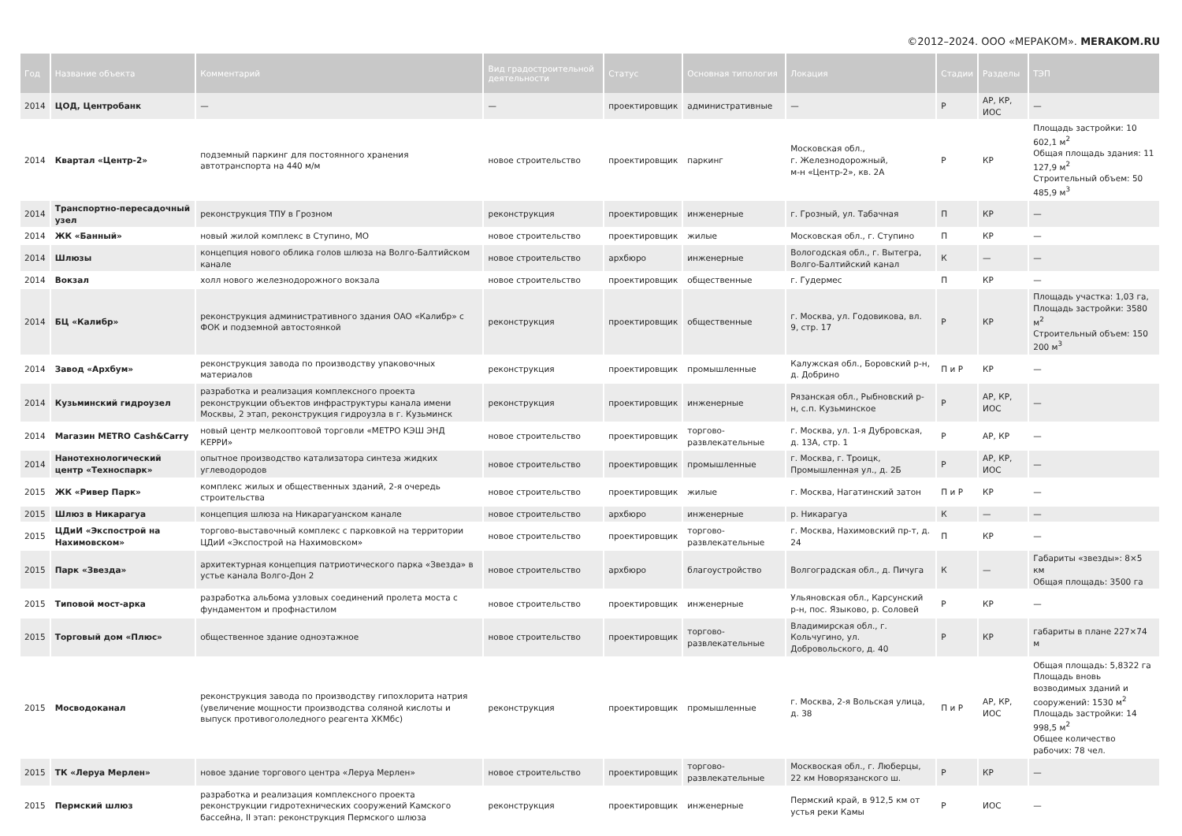©2012–2024. ООО «МЕРАКОМ». MERAKOM.RU
| Год | Название объекта | Комментарий | Вид градостроительной деятельности | Статус | Основная типология | Локация | Стадии | Разделы | ТЭП |
| --- | --- | --- | --- | --- | --- | --- | --- | --- | --- |
| 2014 | ЦОД, Центробанк | — | — | проектировщик | административные | — | Р | АР, КР, ИОС | — |
| 2014 | Квартал «Центр-2» | подземный паркинг для постоянного хранения автотранспорта на 440 м/м | новое строительство | проектировщик | паркинг | Московская обл., г. Железнодорожный, м-н «Центр-2», кв. 2А | Р | КР | Площадь застройки: 10 602,1 м<sup>2</sup> Общая площадь здания: 11 127,9 м<sup>2</sup> Строительный объем: 50 485,9 м<sup>3</sup> |
| 2014 | Транспортно-пересадочный узел | реконструкция ТПУ в Грозном | реконструкция | проектировщик | инженерные | г. Грозный, ул. Табачная | П | КР | — |
| 2014 | ЖК «Банный» | новый жилой комплекс в Ступино, МО | новое строительство | проектировщик | жилые | Московская обл., г. Ступино | П | КР | — |
| 2014 | Шлюзы | концепция нового облика голов шлюза на Волго-Балтийском канале | новое строительство | архбюро | инженерные | Вологодская обл., г. Вытегра, Волго-Балтийский канал | К | — | — |
| 2014 | Вокзал | холл нового железнодорожного вокзала | новое строительство | проектировщик | общественные | г. Гудермес | П | КР | — |
| 2014 | БЦ «Калибр» | реконструкция административного здания ОАО «Калибр» с ФОК и подземной автостоянкой | реконструкция | проектировщик | общественные | г. Москва, ул. Годовикова, вл. 9, стр. 17 | Р | КР | Площадь участка: 1,03 га, Площадь застройки: 3580 м<sup>2</sup> Строительный объем: 150 200 м<sup>3</sup> |
| 2014 | Завод «Архбум» | реконструкция завода по производству упаковочных материалов | реконструкция | проектировщик | промышленные | Калужская обл., Боровский р-н, д. Добрино | П и Р | КР | — |
| 2014 | Кузьминский гидроузел | разработка и реализация комплексного проекта реконструкции объектов инфраструктуры канала имени Москвы, 2 этап, реконструкция гидроузла в г. Кузьминск | реконструкция | проектировщик | инженерные | Рязанская обл., Рыбновский р-н, с.п. Кузьминское | Р | АР, КР, ИОС | — |
| 2014 | Магазин METRO Cash&Carry | новый центр мелкооптовой торговли «МЕТРО КЭШ ЭНД КЕРРИ» | новое строительство | проектировщик | торгово-развлекательные | г. Москва, ул. 1-я Дубровская, д. 13А, стр. 1 | Р | АР, КР | — |
| 2014 | Нанотехнологический центр «Техноспарк» | опытное производство катализатора синтеза жидких углеводородов | новое строительство | проектировщик | промышленные | г. Москва, г. Троицк, Промышленная ул., д. 2Б | Р | АР, КР, ИОС | — |
| 2015 | ЖК «Ривер Парк» | комплекс жилых и общественных зданий, 2-я очередь строительства | новое строительство | проектировщик | жилые | г. Москва, Нагатинский затон | П и Р | КР | — |
| 2015 | Шлюз в Никарагуа | концепция шлюза на Никарагуанском канале | новое строительство | архбюро | инженерные | р. Никарагуа | К | — | — |
| 2015 | ЦДиИ «Экспострой на Нахимовском» | торгово-выставочный комплекс с парковкой на территории ЦДиИ «Экспострой на Нахимовском» | новое строительство | проектировщик | торгово-развлекательные | г. Москва, Нахимовский пр-т, д. 24 | П | КР | — |
| 2015 | Парк «Звезда» | архитектурная концепция патриотического парка «Звезда» в устье канала Волго-Дон 2 | новое строительство | архбюро | благоустройство | Волгоградская обл., д. Пичуга | К | — | Габариты «звезды»: 8×5 км Общая площадь: 3500 га |
| 2015 | Типовой мост-арка | разработка альбома узловых соединений пролета моста с фундаментом и профнастилом | новое строительство | проектировщик | инженерные | Ульяновская обл., Карсунский р-н, пос. Языково, р. Соловей | Р | КР | — |
| 2015 | Торговый дом «Плюс» | общественное здание одноэтажное | новое строительство | проектировщик | торгово-развлекательные | Владимирская обл., г. Кольчугино, ул. Добровольского, д. 40 | Р | КР | габариты в плане 227×74 м |
| 2015 | Мосводоканал | реконструкция завода по производству гипохлорита натрия (увеличение мощности производства соляной кислоты и выпуск противогололедного реагента ХКМбс) | реконструкция | проектировщик | промышленные | г. Москва, 2-я Вольская улица, д. 38 | П и Р | АР, КР, ИОС | Общая площадь: 5,8322 га Площадь вновь возводимых зданий и сооружений: 1530 м<sup>2</sup> Площадь застройки: 14 998,5 м<sup>2</sup> Общее количество рабочих: 78 чел. |
| 2015 | ТК «Леруа Мерлен» | новое здание торгового центра «Леруа Мерлен» | новое строительство | проектировщик | торгово-развлекательные | Москвоская обл., г. Люберцы, 22 км Новорязанского ш. | Р | КР | — |
| 2015 | Пермский шлюз | разработка и реализация комплексного проекта реконструкции гидротехнических сооружений Камского бассейна, II этап: реконструкция Пермского шлюза | реконструкция | проектировщик | инженерные | Пермский край, в 912,5 км от устья реки Камы | Р | ИОС | — |